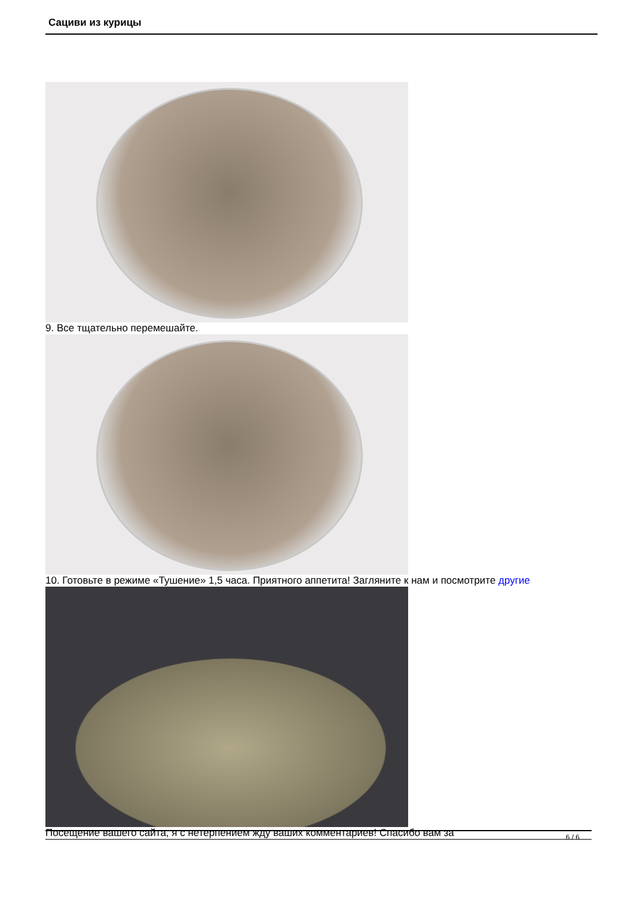Сациви из курицы
9. Все тщательно перемешайте.
10. Готовьте в режиме «Тушение» 1,5 часа. Приятного аппетита! Загляните к нам и посмотрите другие
Посещение вашего сайта, я с нетерпением жду ваших комментариев! Спасибо вам за
6 / 6